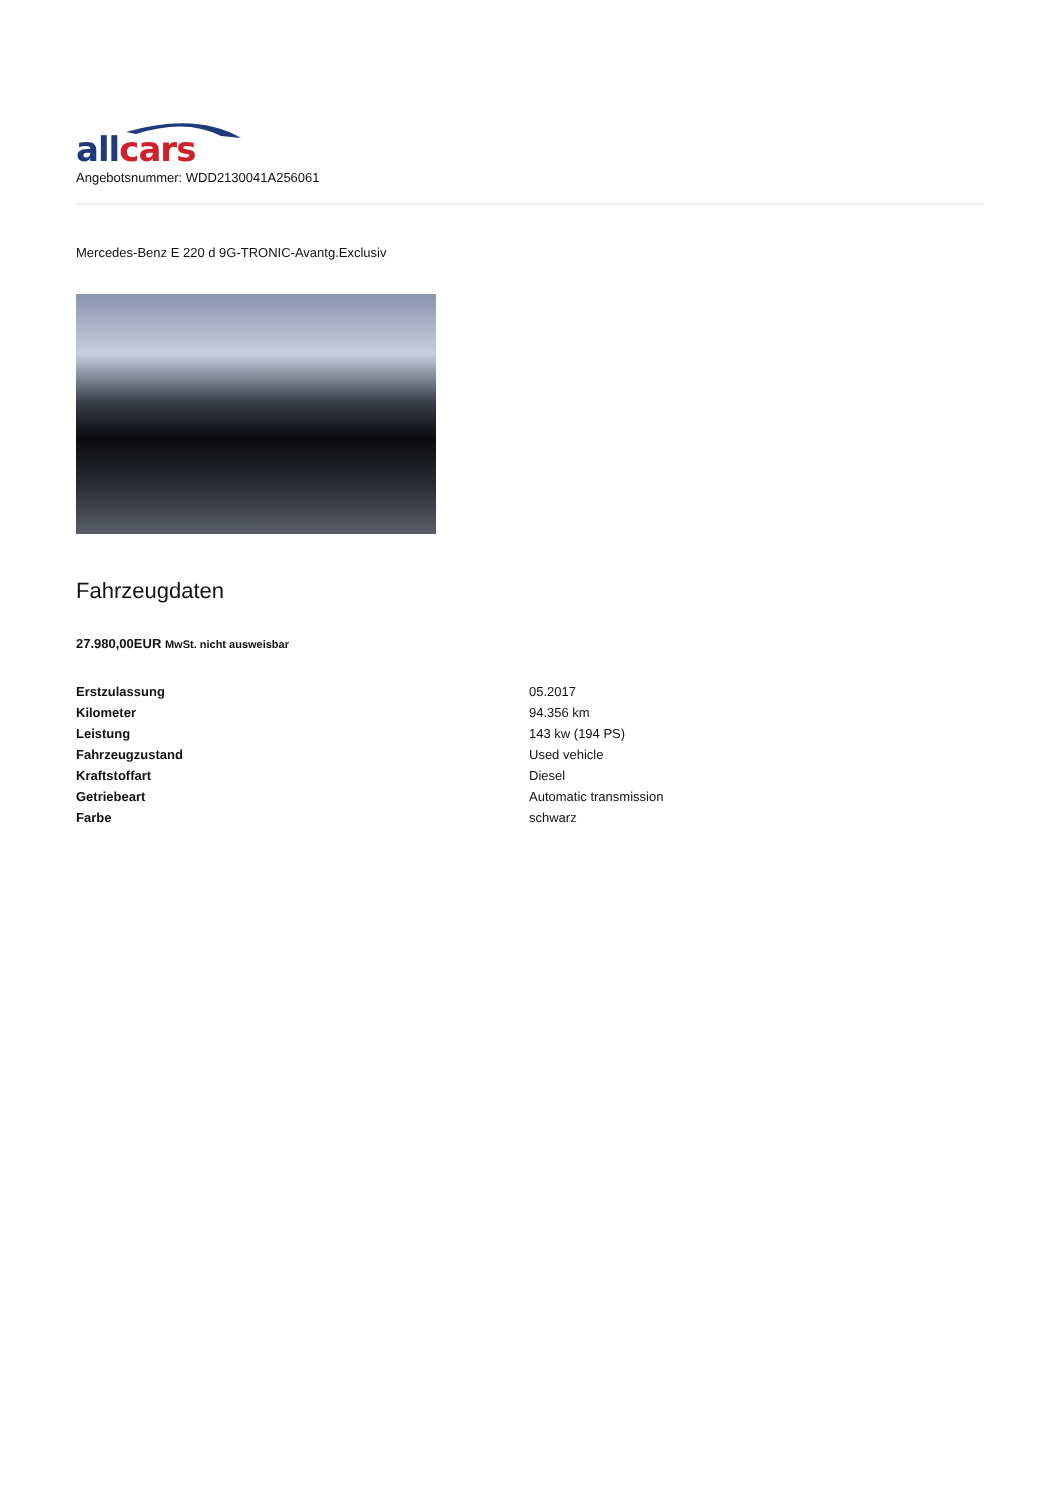all cars
Angebotsnummer: WDD2130041A256061
Mercedes-Benz E 220 d 9G-TRONIC-Avantg.Exclusiv
Fahrzeugdaten
27.980,00EUR MwSt. nicht ausweisbar
| Erstzulassung | 05.2017 |
| Kilometer | 94.356 km |
| Leistung | 143 kw (194 PS) |
| Fahrzeugzustand | Used vehicle |
| Kraftstoffart | Diesel |
| Getriebeart | Automatic transmission |
| Farbe | schwarz |